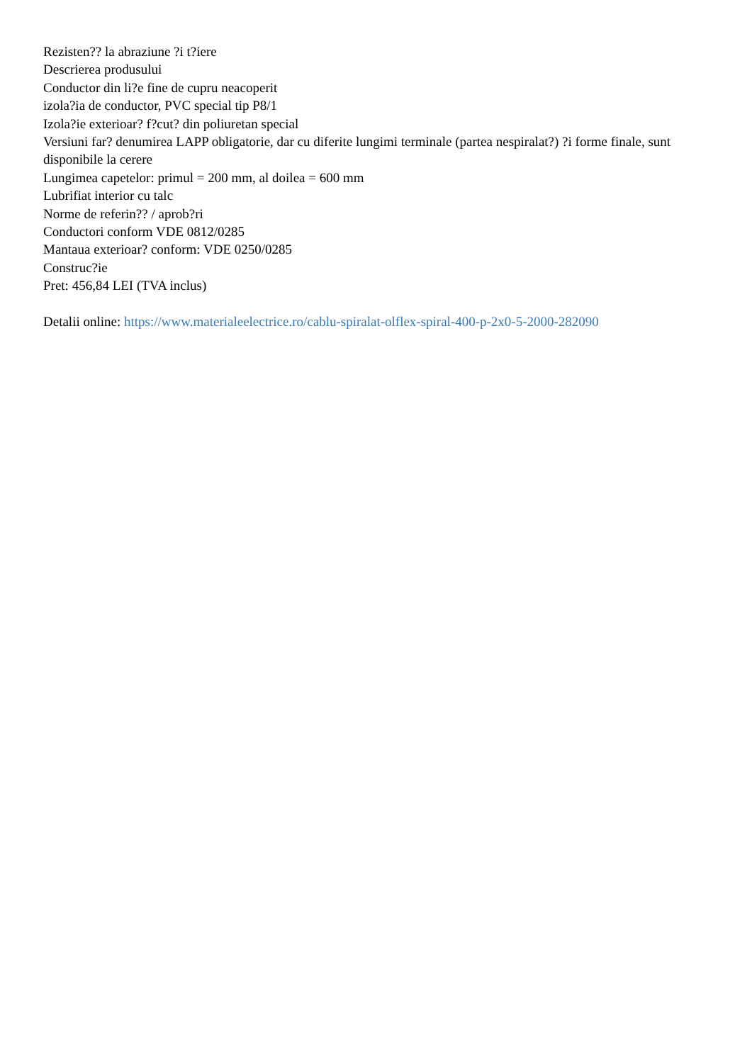Rezisten?? la abraziune ?i t?iere
Descrierea produsului
Conductor din li?e fine de cupru neacoperit
izola?ia de conductor, PVC special tip P8/1
Izola?ie exterioar? f?cut? din poliuretan special
Versiuni far? denumirea LAPP obligatorie, dar cu diferite lungimi terminale (partea nespiralat?) ?i forme finale, sunt disponibile la cerere
Lungimea capetelor: primul = 200 mm, al doilea = 600 mm
Lubrifiat interior cu talc
Norme de referin?? / aprob?ri
Conductori conform VDE 0812/0285
Mantaua exterioar? conform: VDE 0250/0285
Construc?ie
Pret: 456,84 LEI (TVA inclus)
Detalii online: https://www.materialeelectrice.ro/cablu-spiralat-olflex-spiral-400-p-2x0-5-2000-282090